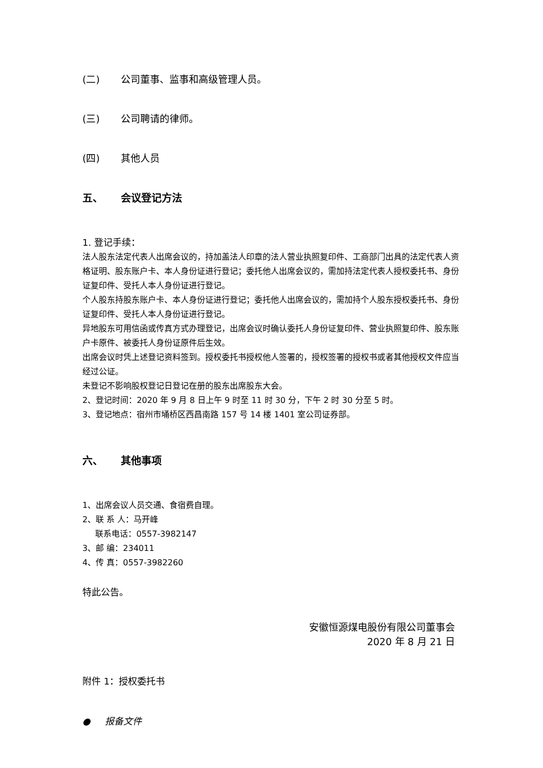(二) 公司董事、监事和高级管理人员。
(三) 公司聘请的律师。
(四) 其他人员
五、 会议登记方法
1. 登记手续：
法人股东法定代表人出席会议的，持加盖法人印章的法人营业执照复印件、工商部门出具的法定代表人资格证明、股东账户卡、本人身份证进行登记；委托他人出席会议的，需加持法定代表人授权委托书、身份证复印件、受托人本人身份证进行登记。
个人股东持股东账户卡、本人身份证进行登记；委托他人出席会议的，需加持个人股东授权委托书、身份证复印件、受托人本人身份证进行登记。
异地股东可用信函或传真方式办理登记，出席会议时确认委托人身份证复印件、营业执照复印件、股东账户卡原件、被委托人身份证原件后生效。
出席会议时凭上述登记资料签到。授权委托书授权他人签署的，授权签署的授权书或者其他授权文件应当经过公证。
未登记不影响股权登记日登记在册的股东出席股东大会。
2、登记时间：2020 年 9 月 8 日上午 9 时至 11 时 30 分，下午 2 时 30 分至 5 时。
3、登记地点：宿州市埇桥区西昌南路 157 号 14 楼 1401 室公司证券部。
六、 其他事项
1、出席会议人员交通、食宿费自理。
2、联 系 人：马开峰
联系电话：0557-3982147
3、邮 编：234011
4、传 真：0557-3982260
特此公告。
安徽恒源煤电股份有限公司董事会
2020 年 8 月 21 日
附件 1：授权委托书
● 报备文件